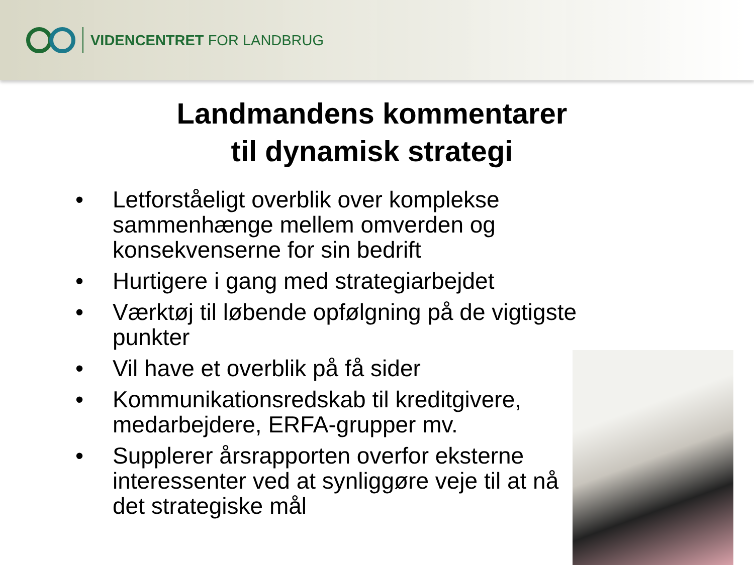VIDENCENTRET FOR LANDBRUG
Landmandens kommentarer
til dynamisk strategi
• Letforståeligt overblik over komplekse sammenhænge mellem omverden og konsekvenserne for sin bedrift
• Hurtigere i gang med strategiarbejdet
• Værktøj til løbende opfølgning på de vigtigste punkter
• Vil have et overblik på få sider
• Kommunikationsredskab til kreditgivere, medarbejdere, ERFA-grupper mv.
• Supplerer årsrapporten overfor eksterne interessenter ved at synliggøre veje til at nå det strategiske mål